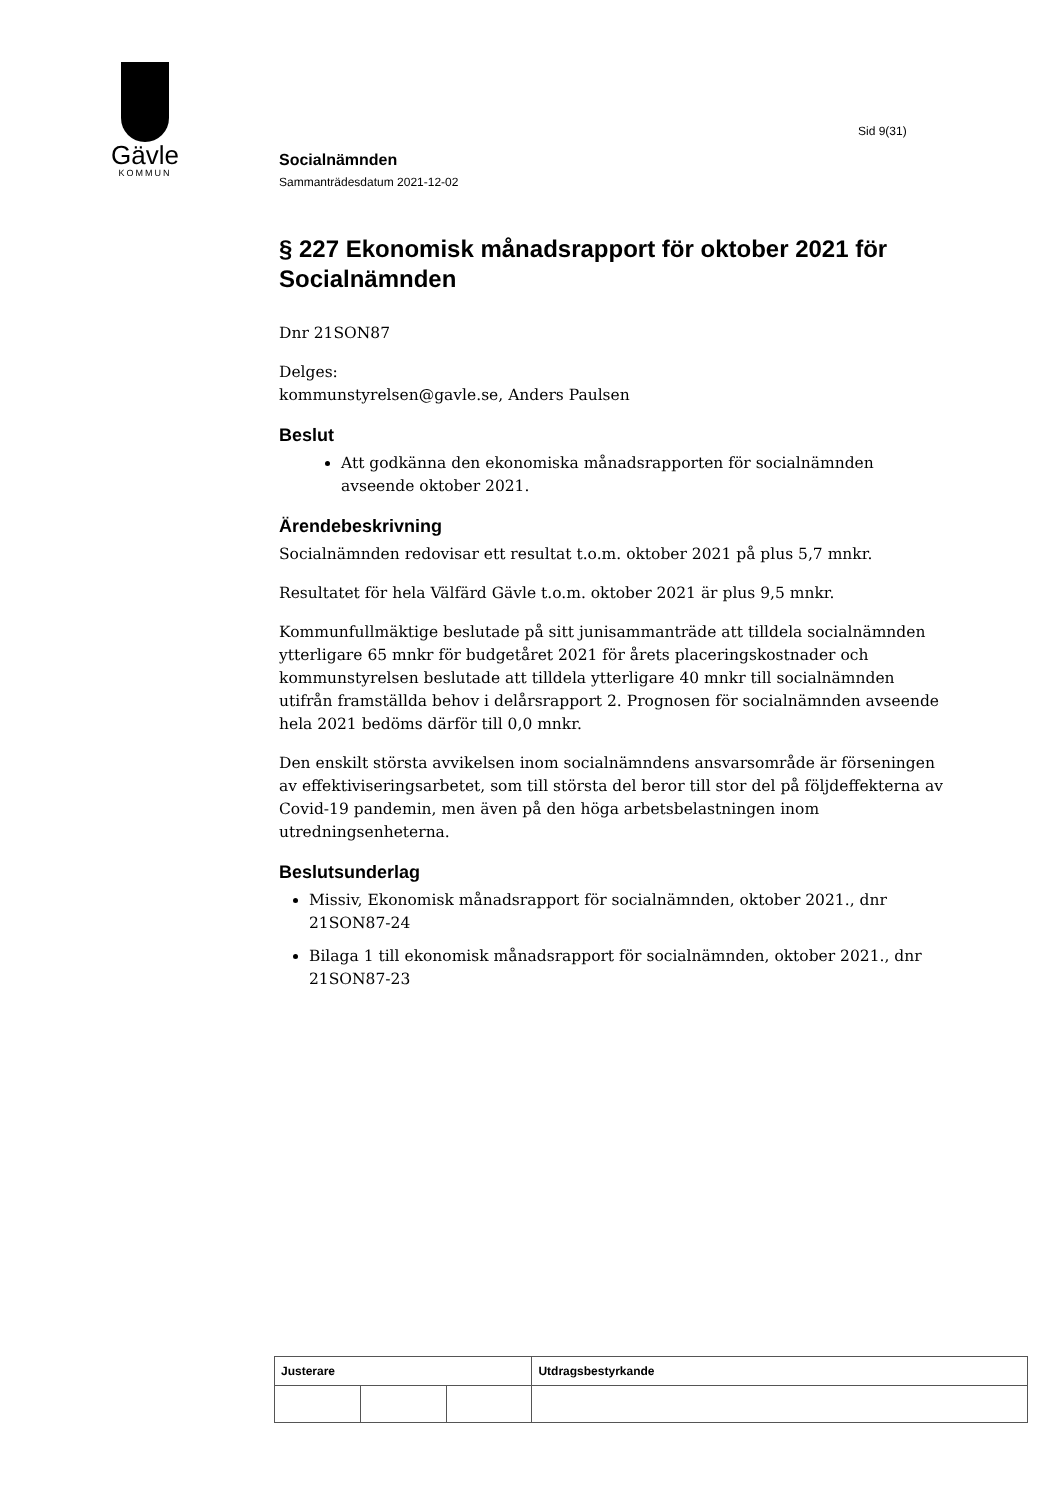Gävle
KOMMUN
Sid 9(31)
Socialnämnden
Sammanträdesdatum 2021-12-02
§ 227 Ekonomisk månadsrapport för oktober 2021 för Socialnämnden
Dnr 21SON87
Delges:
kommunstyrelsen@gavle.se, Anders Paulsen
Beslut
Att godkänna den ekonomiska månadsrapporten för socialnämnden avseende oktober 2021.
Ärendebeskrivning
Socialnämnden redovisar ett resultat t.o.m. oktober 2021 på plus 5,7 mnkr.
Resultatet för hela Välfärd Gävle t.o.m. oktober 2021 är plus 9,5 mnkr.
Kommunfullmäktige beslutade på sitt junisammanträde att tilldela socialnämnden ytterligare 65 mnkr för budgetåret 2021 för årets placeringskostnader och kommunstyrelsen beslutade att tilldela ytterligare 40 mnkr till socialnämnden utifrån framställda behov i delårsrapport 2. Prognosen för socialnämnden avseende hela 2021 bedöms därför till 0,0 mnkr.
Den enskilt största avvikelsen inom socialnämndens ansvarsområde är förseningen av effektiviseringsarbetet, som till största del beror till stor del på följdeffekterna av Covid-19 pandemin, men även på den höga arbetsbelastningen inom utredningsenheterna.
Beslutsunderlag
Missiv, Ekonomisk månadsrapport för socialnämnden, oktober 2021., dnr 21SON87-24
Bilaga 1 till ekonomisk månadsrapport för socialnämnden, oktober 2021., dnr 21SON87-23
| Justerare | | | Utdragsbestyrkande |
| --- | --- | --- | --- |